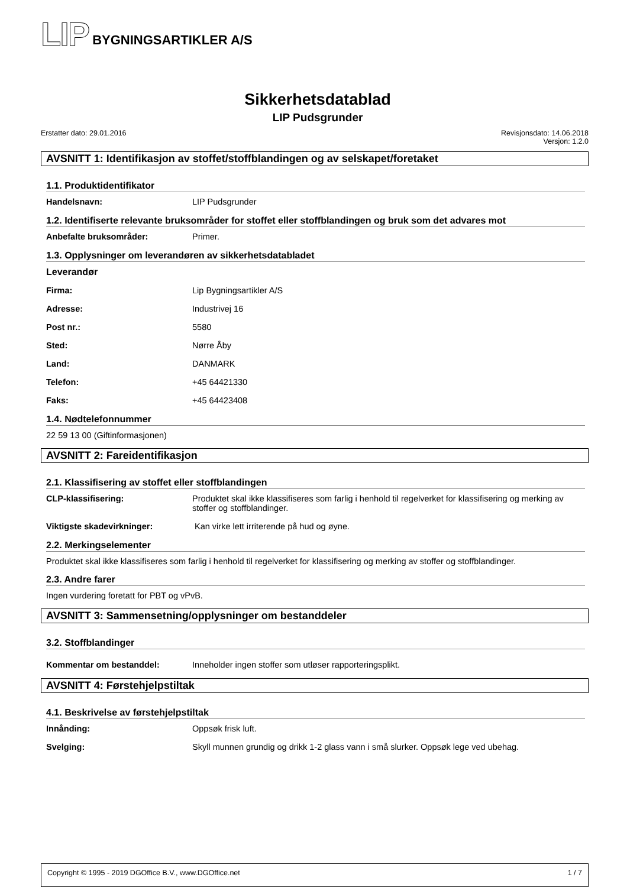LIP BYGNINGSARTIKLER A/S
Sikkerhetsdatablad
LIP Pudsgrunder
Erstatter dato: 29.01.2016 Revisjonsdato: 14.06.2018
Versjon: 1.2.0
AVSNITT 1: Identifikasjon av stoffet/stoffblandingen og av selskapet/foretaket
1.1. Produktidentifikator
Handelsnavn: LIP Pudsgrunder
1.2. Identifiserte relevante bruksområder for stoffet eller stoffblandingen og bruk som det advares mot
Anbefalte bruksområder: Primer.
1.3. Opplysninger om leverandøren av sikkerhetsdatabladet
Leverandør
Firma: Lip Bygningsartikler A/S
Adresse: Industrivej 16
Post nr.: 5580
Sted: Nørre Åby
Land: DANMARK
Telefon: +45 64421330
Faks: +45 64423408
1.4. Nødtelefonnummer
22 59 13 00 (Giftinformasjonen)
AVSNITT 2: Fareidentifikasjon
2.1. Klassifisering av stoffet eller stoffblandingen
CLP-klassifisering: Produktet skal ikke klassifiseres som farlig i henhold til regelverket for klassifisering og merking av stoffer og stoffblandinger.
Viktigste skadevirkninger: Kan virke lett irriterende på hud og øyne.
2.2. Merkingselementer
Produktet skal ikke klassifiseres som farlig i henhold til regelverket for klassifisering og merking av stoffer og stoffblandinger.
2.3. Andre farer
Ingen vurdering foretatt for PBT og vPvB.
AVSNITT 3: Sammensetning/opplysninger om bestanddeler
3.2. Stoffblandinger
Kommentar om bestanddel: Inneholder ingen stoffer som utløser rapporteringsplikt.
AVSNITT 4: Førstehjelpstiltak
4.1. Beskrivelse av førstehjelpstiltak
Innånding: Oppsøk frisk luft.
Svelging: Skyll munnen grundig og drikk 1-2 glass vann i små slurker. Oppsøk lege ved ubehag.
Copyright © 1995 - 2019 DGOffice B.V., www.DGOffice.net 1 / 7